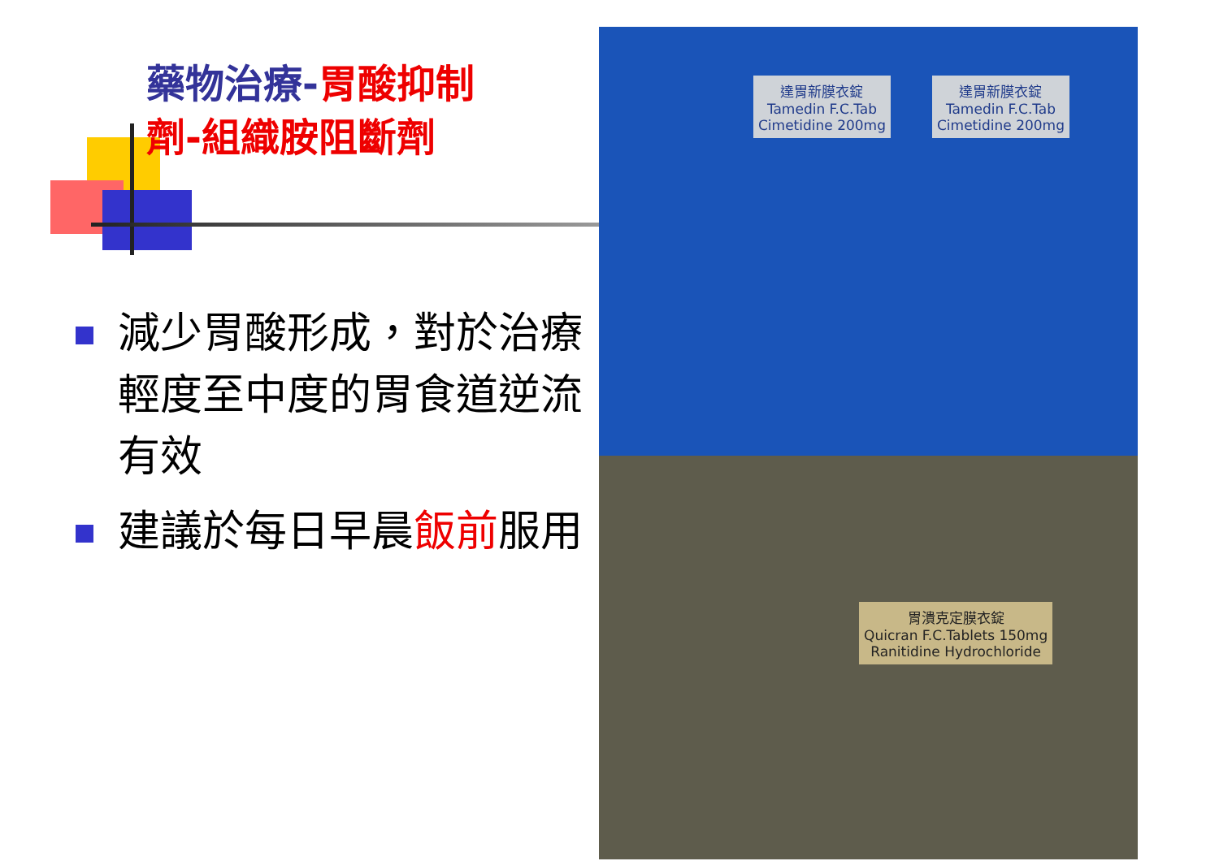藥物治療-胃酸抑制
劑-組織胺阻斷劑
減少胃酸形成，對於治療輕度至中度的胃食道逆流有效
建議於每日早晨飯前服用
達胃新膜衣錠
Tamedin F.C.Tab
Cimetidine 200mg
達胃新膜衣錠
Tamedin F.C.Tab
Cimetidine 200mg
胃潰克定膜衣錠
Quicran F.C.Tablets 150mg
Ranitidine Hydrochloride